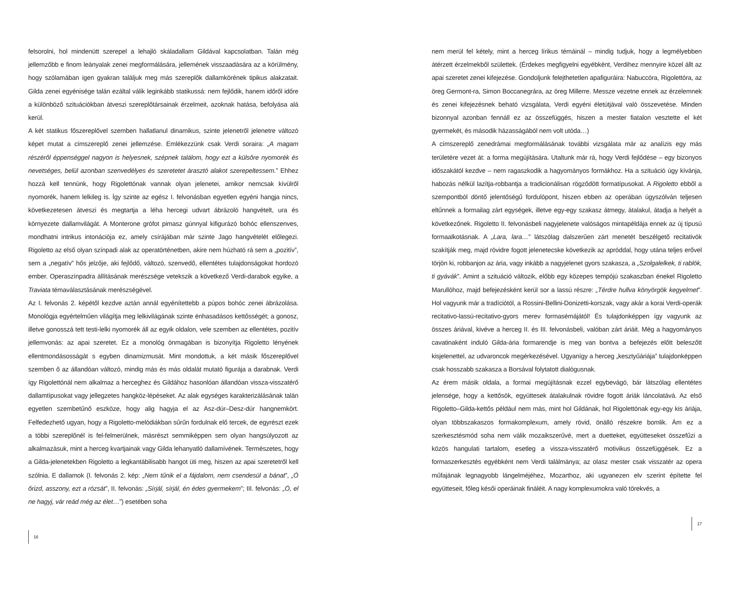felsorolni, hol mindenütt szerepel a lehajló skáladallam Gildával kapcsolatban. Talán még jellemzőbb e finom leányalak zenei megformálására, jellemének visszaadására az a körülmény, hogy szólamában igen gyakran találjuk meg más szereplők dallamkörének tipikus alakzatait. Gilda zenei egyénisége talán ezáltal válik leginkább statikussá: nem fejlődik, hanem időről időre a különböző szituációkban átveszi szereplőtársainak érzelmeit, azoknak hatása, befolyása alá kerül.
A két statikus főszereplővel szemben hallatlanul dinamikus, szinte jelenetről jelenetre változó képet mutat a címszereplő zenei jellemzése. Emlékezzünk csak Verdi soraira: „A magam részéről éppenséggel nagyon is helyesnek, szépnek találom, hogy ezt a külsőre nyomorék és nevetséges, belül azonban szenvedélyes és szeretetet árasztó alakot szerepeltessem.” Ehhez hozzá kell tennünk, hogy Rigolettónak vannak olyan jelenetei, amikor nemcsak kívülről nyomorék, hanem lelkileg is. Így szinte az egész I. felvonásban egyetlen egyéni hangja nincs, következetesen átveszi és megtartja a léha hercegi udvart ábrázoló hangvételt, ura és környezete dallamvilágát. A Monterone grófot pimasz gúnnyal kifigurázó bohóc ellenszenves, mondhatni intrikus intonációja ez, amely csírájában már szinte Jago hangvételét előlegezi. Rigoletto az első olyan színpadi alak az operatörténetben, akire nem húzható rá sem a „pozitív”, sem a „negatív” hős jelzője, aki fejlődő, változó, szenvedő, ellentétes tulajdonságokat hordozó ember. Operaszínpadra állításának merészsége vetekszik a következő Verdi-darabok egyike, a Traviata témaválasztásának merészségével.
Az I. felvonás 2. képétől kezdve aztán annál egyénítettebb a púpos bohóc zenei ábrázolása. Monológja egyértelműen világítja meg lelkivilágának szinte énhasadásos kettősségét; a gonosz, illetve gonosszá tett testi-lelki nyomorék áll az egyik oldalon, vele szemben az ellentétes, pozitív jellemvonás: az apai szeretet. Ez a monológ önmagában is bizonyítja Rigoletto lényének ellentmondásosságát s egyben dinamizmusát. Mint mondottuk, a két másik főszereplővel szemben ő az állandóan változó, mindig más és más oldalát mutató figurája a darabnak. Verdi így Rigolettónál nem alkalmaz a herceghez és Gildához hasonlóan állandóan vissza-visszatérő dallamtípusokat vagy jellegzetes hangköz-lépéseket. Az alak egységes karakterizálásának talán egyetlen szembetűnő eszköze, hogy alig hagyja el az Asz-dúr–Desz-dúr hangnemkört. Felfedezhető ugyan, hogy a Rigoletto-melódiákban sűrűn fordulnak elő tercek, de egyrészt ezek a többi szereplőnél is fel-felmerülnek, másrészt semmiképpen sem olyan hangsúlyozott az alkalmazásuk, mint a herceg kvartjainak vagy Gilda lehanyatló dallamívének. Természetes, hogy a Gilda-jelenetekben Rigoletto a legkantábilisabb hangot üti meg, hiszen az apai szeretetről kell szólnia. E dallamok (I. felvonás 2. kép: „Nem tűnik el a fájdalom, nem csendesül a bánat”, „Ó őrizd, asszony, ezt a rózsát”, II. felvonás: „Sírjál, sírjál, én édes gyermekem”; III. felvonás: „Ó, el ne hagyj, vár reád még az élet…”) esetében soha
16
nem merül fel kétely, mint a herceg lírikus témáinál – mindig tudjuk, hogy a legmélyebben átérzett érzelmekből születtek. (Érdekes megfigyelni egyébként, Verdihez mennyire közel állt az apai szeretet zenei kifejezése. Gondoljunk felejthetetlen apafiguráira: Nabuccóra, Rigolettóra, az öreg Germont-ra, Simon Boccanegrára, az öreg Millerre. Messze vezetne ennek az érzelemnek és zenei kifejezésnek beható vizsgálata, Verdi egyéni életútjával való összevetése. Minden bizonnyal azonban fennáll ez az összefüggés, hiszen a mester fiatalon vesztette el két gyermekét, és második házasságából nem volt utóda…)
A címszereplő zenedrámai megformálásának további vizsgálata már az analízis egy más területére vezet át: a forma megújítására. Utaltunk már rá, hogy Verdi fejlődése – egy bizonyos időszakától kezdve – nem ragaszkodik a hagyományos formákhoz. Ha a szituáció úgy kívánja, habozás nélkül lazítja-robbantja a tradicionálisan rögződött formatípusokat. A Rigoletto ebből a szempontból döntő jelentőségű fordulópont, hiszen ebben az operában úgyszólván teljesen eltűnnek a formailag zárt egységek, illetve egy-egy szakasz átmegy, átalakul, átadja a helyét a következőnek. Rigoletto II. felvonásbeli nagyjelenete valóságos mintapéldája ennek az új típusú formaalkotásnak. A „Lara, lara…” látszólag dalszerűen zárt menetét beszélgető recitativók szakítják meg, majd rövidre fogott jelenetecske következik az apróddal, hogy utána teljes erővel törjön ki, robbanjon az ária, vagy inkább a nagyjelenet gyors szakasza, a „Szolgalelkek, ti rablók, ti gyávák”. Amint a szituáció változik, előbb egy közepes tempójú szakaszban énekel Rigoletto Marullóhoz, majd befejezésként kerül sor a lassú részre: „Térdre hullva könyörgök kegyelmet”. Hol vagyunk már a tradíciótól, a Rossini-Bellini-Donizetti-korszak, vagy akár a korai Verdi-operák recitativo-lassú-recitativo-gyors merev formasémájától! És tulajdonképpen így vagyunk az összes áriával, kivéve a herceg II. és III. felvonásbeli, valóban zárt áriáit. Még a hagyományos cavatinaként induló Gilda-ária formarendje is meg van bontva a befejezés előtt beleszőtt kisjelenettel, az udvaroncok megérkezésével. Ugyanígy a herceg „kesztyűáriája” tulajdonképpen csak hosszabb szakasza a Borsával folytatott dialógusnak.
Az érem másik oldala, a formai megújításnak ezzel egybevágó, bár látszólag ellentétes jelensége, hogy a kettősök, együttesek átalakulnak rövidre fogott áriák láncolatává. Az első Rigoletto–Gilda-kettős például nem más, mint hol Gildának, hol Rigolettónak egy-egy kis áriája, olyan többszakaszos formakomplexum, amely rövid, önálló részekre bomlik. Ám ez a szerkesztésmód soha nem válik mozaikszerűvé, mert a duetteket, együtteseket összefűzi a közös hangulati tartalom, esetleg a vissza-visszatérő motivikus összefüggések. Ez a formaszerkesztés egyébként nem Verdi találmánya; az olasz mester csak visszatér az opera műfajának legnagyobb lángelméjéhez, Mozarthoz, aki ugyanezen elv szerint építette fel együtteseit, főleg késői operáinak fináléit. A nagy komplexumokra való törekvés, a
17